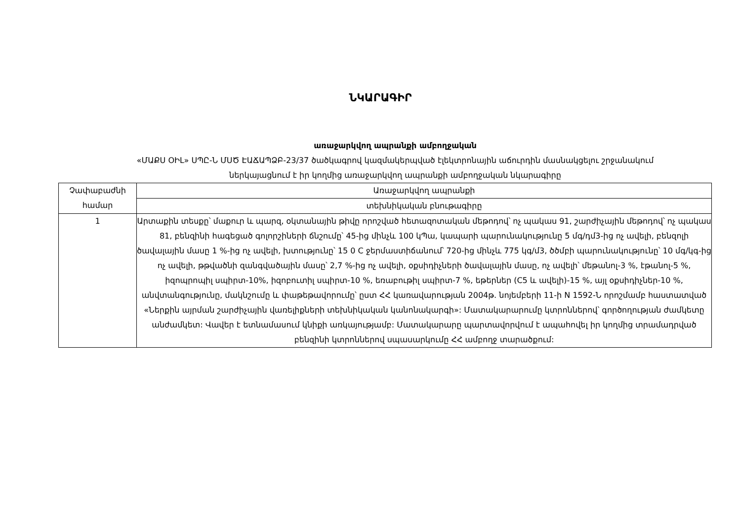ՆԿԱՐԱԳԻՐ
առաջարկվող ապրանքի ամբողջական
«ՄԱՔՍ ՕԻԼ» ՍՊԸ-Ն ՄՍԾ ԷԱՃԱՊՁԲ-23/37 ծածկագրով կազմակերպված էլեկտրոնային աճուրդին մասնակցելու շրջանակում
ներկայացնում է իր կողմից առաջարկվող ապրանքի ամբողջական նկարագիրը
| Չափաբաժնի համար | Առաջարկվող ապրանքի |
| --- | --- |
| | տեխնիկական բնութագիրը |
| 1 | Արտաքին տեսքը՝ մաքուր և պարզ, օկտանային թիվը որոշված հետազոտական մեթոդով՝ ոչ պակաս 91, շարժիչային մեթոդով՝ ոչ պակաս 81, բենզինի հագեցած գոլորշիների ճնշումը՝ 45-ից մինչև 100 կՊա, կապարի պարունակությունը 5 մգ/դմ3-ից ոչ ավելի, բենզոլի ծավալային մասը 1 %-ից ոչ ավելի, խտությունը՝ 15 0 C ջերմաստիճանում՝ 720-ից մինչև 775 կգ/մ3, ծծմբի պարունակությունը՝ 10 մգ/կգ-ից ոչ ավելի, թթվածնի զանգվածային մասը՝ 2,7 %-ից ոչ ավելի, օքսիդիչների ծավալային մասը, ոչ ավելի՝ մեթանոլ-3 %, էթանոլ-5 %, իզոպրոպիլ սպիրտ-10%, իզոբուտիլ սպիրտ-10 %, եռաբութիլ սպիրտ-7 %, եթերներ (C5 և ավելի)-15 %, այլ օքսիդիչներ-10 %, անվտանգությունը, մակնշումը և փաթեթավորումը՝ ըստ ՀՀ կառավարության 2004թ. նոյեմբերի 11-ի N 1592-Ն որոշմամբ հաստատված «Ներքին այրման շարժիչային վառելիքների տեխնիկական կանոնակարգի»: Մատակարարումը կտրոններով՝ գործողության ժամկետը անժամկետ: Վավեր է ետնամասում կնիքի առկայությամբ: Մատակարարը պարտավորվում է ապահովել իր կողմից տրամադրված բենզինի կտրոններով սպասարկումը ՀՀ ամբողջ տարածքում: |